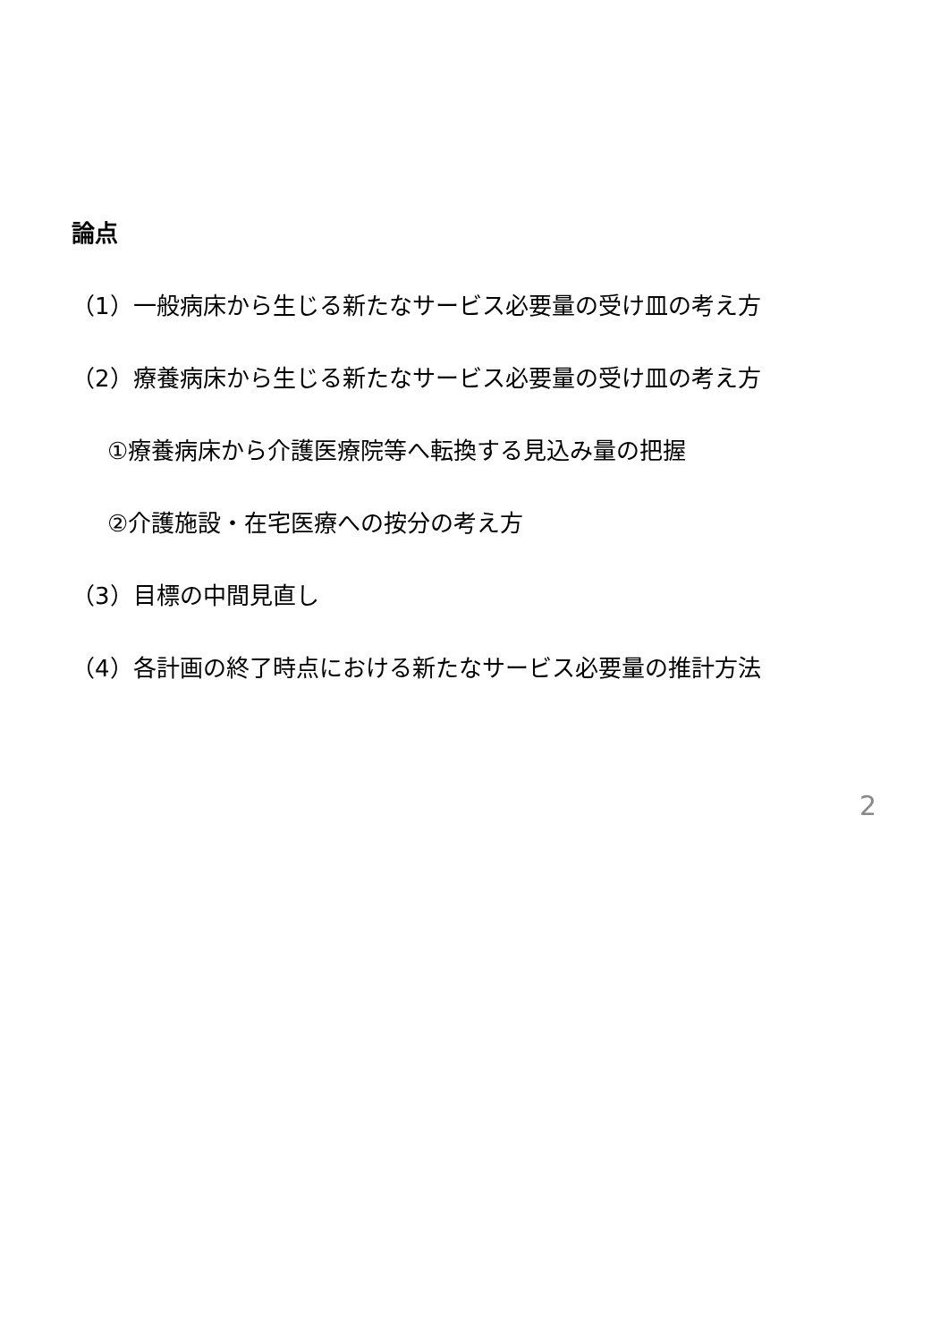論点
（1）一般病床から生じる新たなサービス必要量の受け皿の考え方
（2）療養病床から生じる新たなサービス必要量の受け皿の考え方
①療養病床から介護医療院等へ転換する見込み量の把握
②介護施設・在宅医療への按分の考え方
（3）目標の中間見直し
（4）各計画の終了時点における新たなサービス必要量の推計方法
2